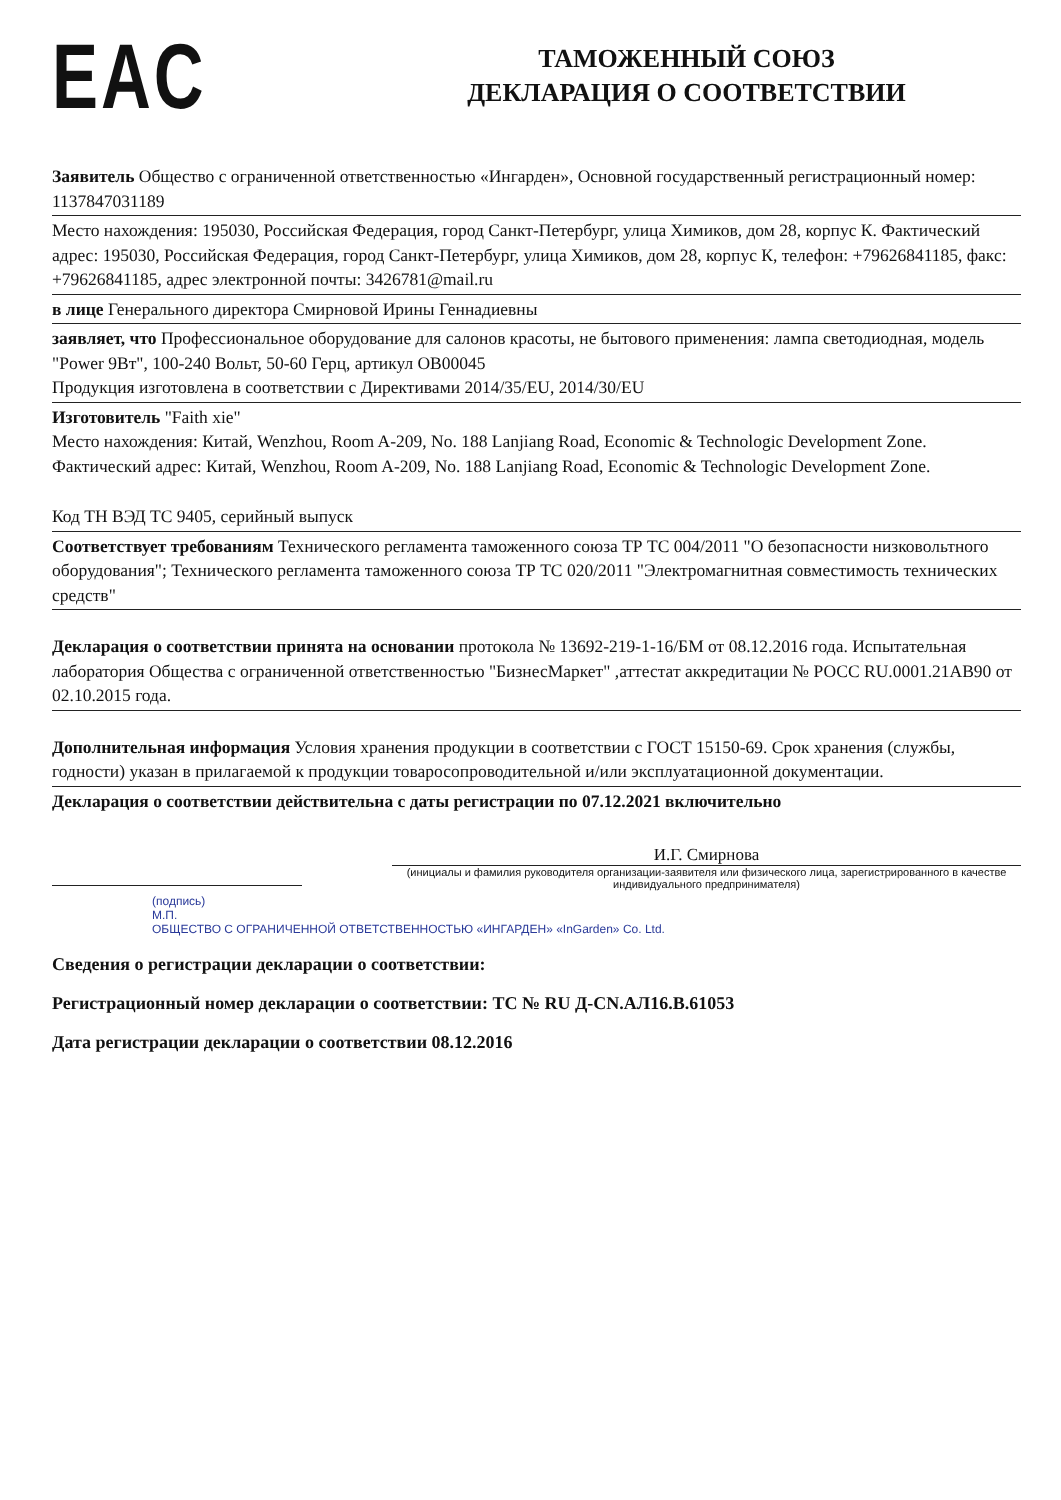EAC
ТАМОЖЕННЫЙ СОЮЗ
ДЕКЛАРАЦИЯ О СООТВЕТСТВИИ
Заявитель Общество с ограниченной ответственностью «Ингарден», Основной государственный регистрационный номер: 1137847031189
Место нахождения: 195030, Российская Федерация, город Санкт-Петербург, улица Химиков, дом 28, корпус К. Фактический адрес: 195030, Российская Федерация, город Санкт-Петербург, улица Химиков, дом 28, корпус К, телефон: +79626841185, факс: +79626841185, адрес электронной почты: 3426781@mail.ru
в лице Генерального директора Смирновой Ирины Геннадиевны
заявляет, что Профессиональное оборудование для салонов красоты, не бытового применения: лампа светодиодная, модель "Power 9Вт", 100-240 Вольт, 50-60 Герц, артикул OB00045
Продукция изготовлена в соответствии с Директивами 2014/35/EU, 2014/30/EU
Изготовитель "Faith xie"
Место нахождения: Китай, Wenzhou, Room A-209, No. 188 Lanjiang Road, Economic & Technologic Development Zone. Фактический адрес: Китай, Wenzhou, Room A-209, No. 188 Lanjiang Road, Economic & Technologic Development Zone.
Код ТН ВЭД ТС 9405, серийный выпуск
Соответствует требованиям Технического регламента таможенного союза ТР ТС 004/2011 "О безопасности низковольтного оборудования"; Технического регламента таможенного союза ТР ТС 020/2011 "Электромагнитная совместимость технических средств"
Декларация о соответствии принята на основании протокола № 13692-219-1-16/БМ от 08.12.2016 года. Испытательная лаборатория Общества с ограниченной ответственностью "БизнесМаркет" ,аттестат аккредитации № РОСС RU.0001.21АВ90 от 02.10.2015 года.
Дополнительная информация Условия хранения продукции в соответствии с ГОСТ 15150-69. Срок хранения (службы, годности) указан в прилагаемой к продукции товаросопроводительной и/или эксплуатационной документации.
Декларация о соответствии действительна с даты регистрации по 07.12.2021 включительно
И.Г. Смирнова
(инициалы и фамилия руководителя организации-заявителя или физического лица, зарегистрированного в качестве индивидуального предпринимателя)
(подпись)
М.П.
ОБЩЕСТВО С ОГРАНИЧЕННОЙ ОТВЕТСТВЕННОСТЬЮ «ИНГАРДЕН» «InGarden» Co. Ltd.
Сведения о регистрации декларации о соответствии:
Регистрационный номер декларации о соответствии: ТС № RU Д-CN.АЛ16.В.61053
Дата регистрации декларации о соответствии 08.12.2016